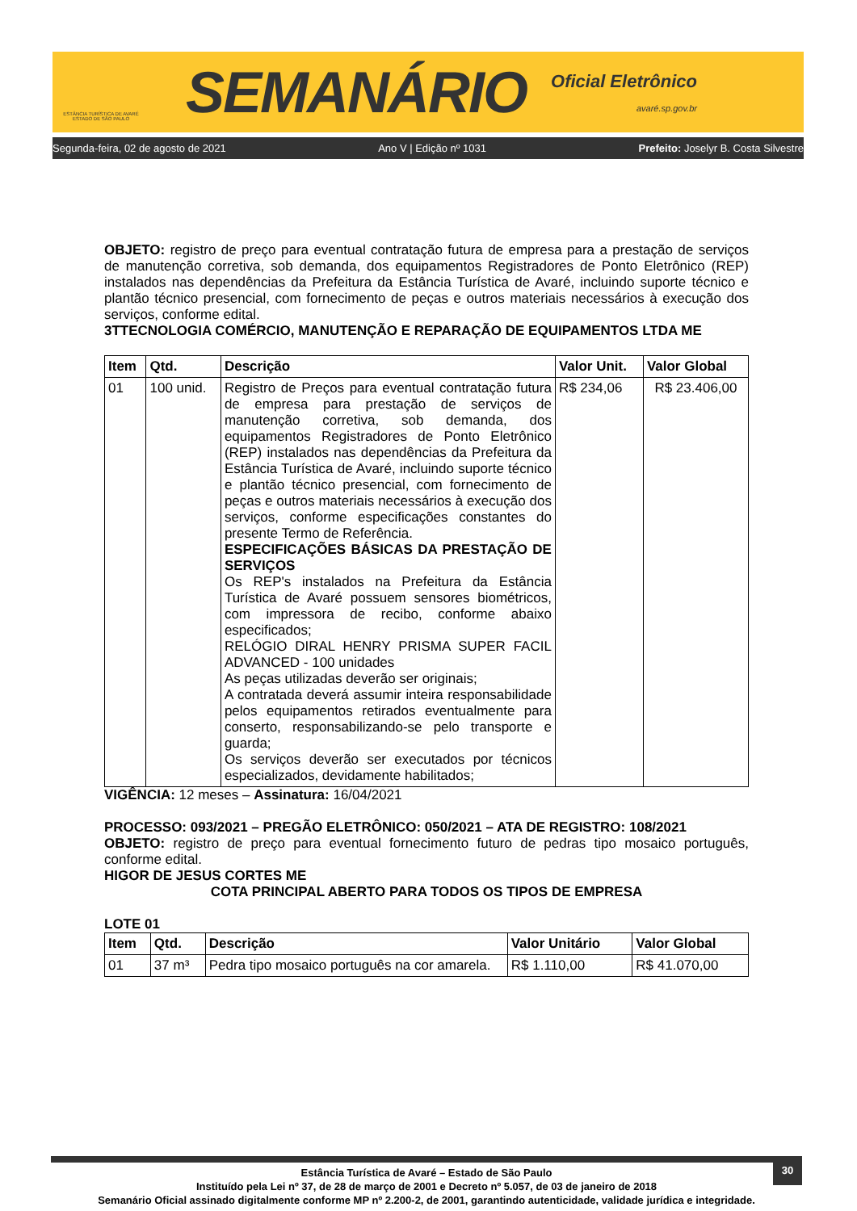ESTÂNCIA TURÍSTICA DE AVARÉ
ESTADO DE SÃO PAULO
SEMANÁRIO
Oficial Eletrônico
avaré.sp.gov.br
Segunda-feira, 02 de agosto de 2021 Ano V | Edição nº 1031 Prefeito: Joselyr B. Costa Silvestre
OBJETO: registro de preço para eventual contratação futura de empresa para a prestação de serviços de manutenção corretiva, sob demanda, dos equipamentos Registradores de Ponto Eletrônico (REP) instalados nas dependências da Prefeitura da Estância Turística de Avaré, incluindo suporte técnico e plantão técnico presencial, com fornecimento de peças e outros materiais necessários à execução dos serviços, conforme edital.
3TTECNOLOGIA COMÉRCIO, MANUTENÇÃO E REPARAÇÃO DE EQUIPAMENTOS LTDA ME
| Item | Qtd. | Descrição | Valor Unit. | Valor Global |
| --- | --- | --- | --- | --- |
| 01 | 100 unid. | Registro de Preços para eventual contratação futura de empresa para prestação de serviços de manutenção corretiva, sob demanda, dos equipamentos Registradores de Ponto Eletrônico (REP) instalados nas dependências da Prefeitura da Estância Turística de Avaré, incluindo suporte técnico e plantão técnico presencial, com fornecimento de peças e outros materiais necessários à execução dos serviços, conforme especificações constantes do presente Termo de Referência. ESPECIFICAÇÕES BÁSICAS DA PRESTAÇÃO DE SERVIÇOS Os REP's instalados na Prefeitura da Estância Turística de Avaré possuem sensores biométricos, com impressora de recibo, conforme abaixo especificados; RELÓGIO DIRAL HENRY PRISMA SUPER FACIL ADVANCED - 100 unidades As peças utilizadas deverão ser originais; A contratada deverá assumir inteira responsabilidade pelos equipamentos retirados eventualmente para conserto, responsabilizando-se pelo transporte e guarda; Os serviços deverão ser executados por técnicos especializados, devidamente habilitados; | R$ 234,06 | R$ 23.406,00 |
VIGÊNCIA: 12 meses – Assinatura: 16/04/2021
PROCESSO: 093/2021 – PREGÃO ELETRÔNICO: 050/2021 – ATA DE REGISTRO: 108/2021
OBJETO: registro de preço para eventual fornecimento futuro de pedras tipo mosaico português, conforme edital.
HIGOR DE JESUS CORTES ME
COTA PRINCIPAL ABERTO PARA TODOS OS TIPOS DE EMPRESA
LOTE 01
| Item | Qtd. | Descrição | Valor Unitário | Valor Global |
| --- | --- | --- | --- | --- |
| 01 | 37 m³ | Pedra tipo mosaico português na cor amarela. | R$ 1.110,00 | R$ 41.070,00 |
30
Estância Turística de Avaré – Estado de São Paulo
Instituído pela Lei nº 37, de 28 de março de 2001 e Decreto nº 5.057, de 03 de janeiro de 2018
Semanário Oficial assinado digitalmente conforme MP nº 2.200-2, de 2001, garantindo autenticidade, validade jurídica e integridade.